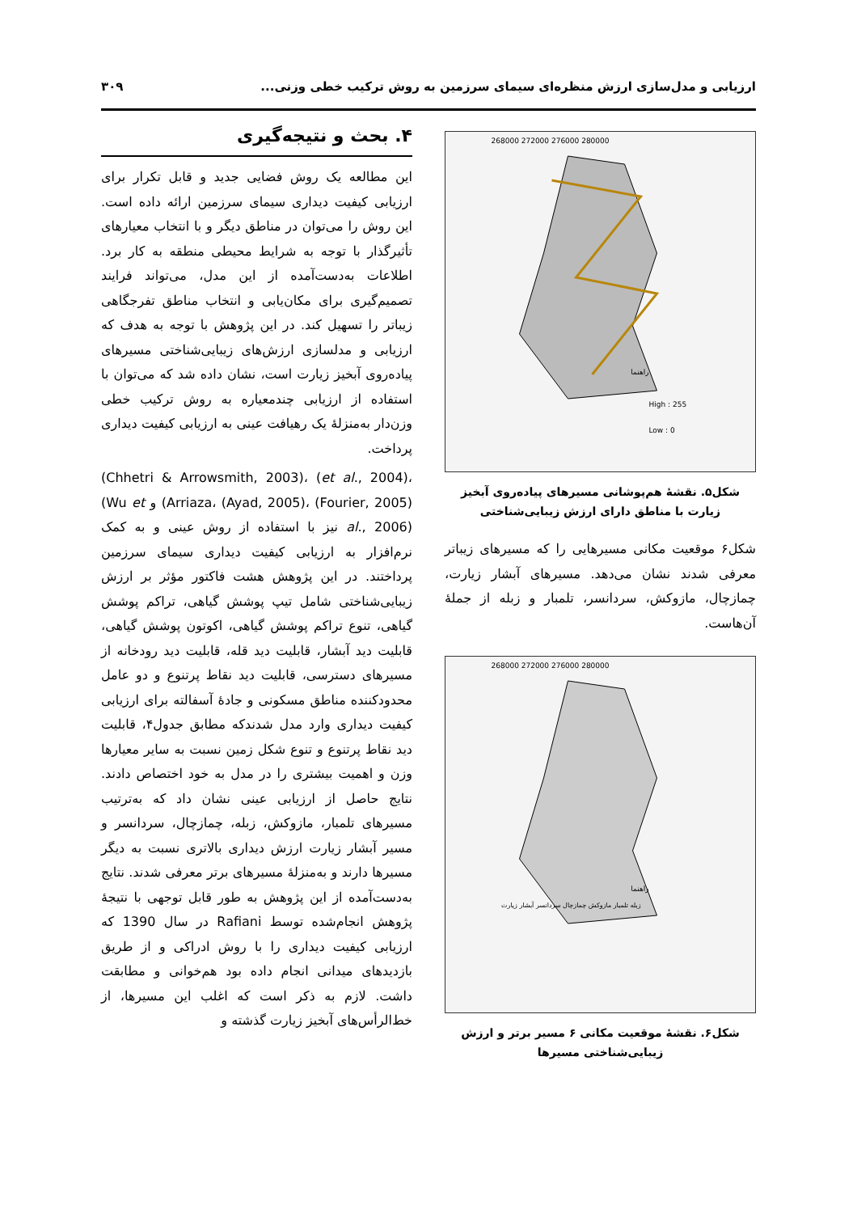ارزیابی و مدل‌سازی ارزش منظره‌ای سیمای سرزمین به روش ترکیب خطی وزنی... ۳۰۹
268000 272000 276000 280000
راهنما
High : 255
Low : 0
شکل۵. نقشهٔ هم‌پوشانی مسیرهای پیاده‌روی آبخیز زیارت با مناطق دارای ارزش زیبایی‌شناختی
شکل۶ موقعیت مکانی مسیرهایی را که مسیرهای زیباتر معرفی شدند نشان می‌دهد. مسیرهای آبشار زیارت، چمازچال، مازوکش، سردانسر، تلمبار و زبله از جملهٔ آن‌هاست.
268000 272000 276000 280000
راهنما
زبله تلمبار مازوکش چمازچال سردانسر آبشار زیارت
شکل۶. نقشهٔ موقعیت مکانی ۶ مسیر برتر و ارزش زیبایی‌شناختی مسیرها
۴. بحث و نتیجه‌گیری
این مطالعه یک روش فضایی جدید و قابل تکرار برای ارزیابی کیفیت دیداری سیمای سرزمین ارائه داده است. این روش را می‌توان در مناطق دیگر و با انتخاب معیارهای تأثیرگذار با توجه به شرایط محیطی منطقه به کار برد. اطلاعات به‌دست‌آمده از این مدل، می‌تواند فرایند تصمیم‌گیری برای مکان‌یابی و انتخاب مناطق تفرجگاهی زیباتر را تسهیل کند. در این پژوهش با توجه به هدف که ارزیابی و مدلسازی ارزش‌های زیبایی‌شناختی مسیرهای پیاده‌روی آبخیز زیارت است، نشان داده شد که می‌توان با استفاده از ارزیابی چندمعیاره به روش ترکیب خطی وزن‌دار به‌منزلهٔ یک رهیافت عینی به ارزیابی کیفیت دیداری پرداخت.
(Chhetri & Arrowsmith, 2003)، (et al., 2004)، (Arriaza، (Ayad, 2005)، (Fourier, 2005) و (Wu et al., 2006) نیز با استفاده از روش عینی و به کمک نرم‌افزار به ارزیابی کیفیت دیداری سیمای سرزمین پرداختند. در این پژوهش هشت فاکتور مؤثر بر ارزش زیبایی‌شناختی شامل تیپ پوشش گیاهی، تراکم پوشش گیاهی، تنوع تراکم پوشش گیاهی، اکوتون پوشش گیاهی، قابلیت دید آبشار، قابلیت دید قله، قابلیت دید رودخانه از مسیرهای دسترسی، قابلیت دید نقاط پرتنوع و دو عامل محدودکننده مناطق مسکونی و جادهٔ آسفالته برای ارزیابی کیفیت دیداری وارد مدل شدندکه مطابق جدول۴، قابلیت دید نقاط پرتنوع و تنوع شکل زمین نسبت به سایر معیارها وزن و اهمیت بیشتری را در مدل به خود اختصاص دادند. نتایج حاصل از ارزیابی عینی نشان داد که به‌ترتیب مسیرهای تلمبار، مازوکش، زبله، چمازچال، سردانسر و مسیر آبشار زیارت ارزش دیداری بالاتری نسبت به دیگر مسیرها دارند و به‌منزلهٔ مسیرهای برتر معرفی شدند. نتایج به‌دست‌آمده از این پژوهش به طور قابل توجهی با نتیجهٔ پژوهش انجام‌شده توسط Rafiani در سال 1390 که ارزیابی کیفیت دیداری را با روش ادراکی و از طریق بازدیدهای میدانی انجام داده بود هم‌خوانی و مطابقت داشت. لازم به ذکر است که اغلب این مسیرها، از خط‌الرأس‌های آبخیز زیارت گذشته و